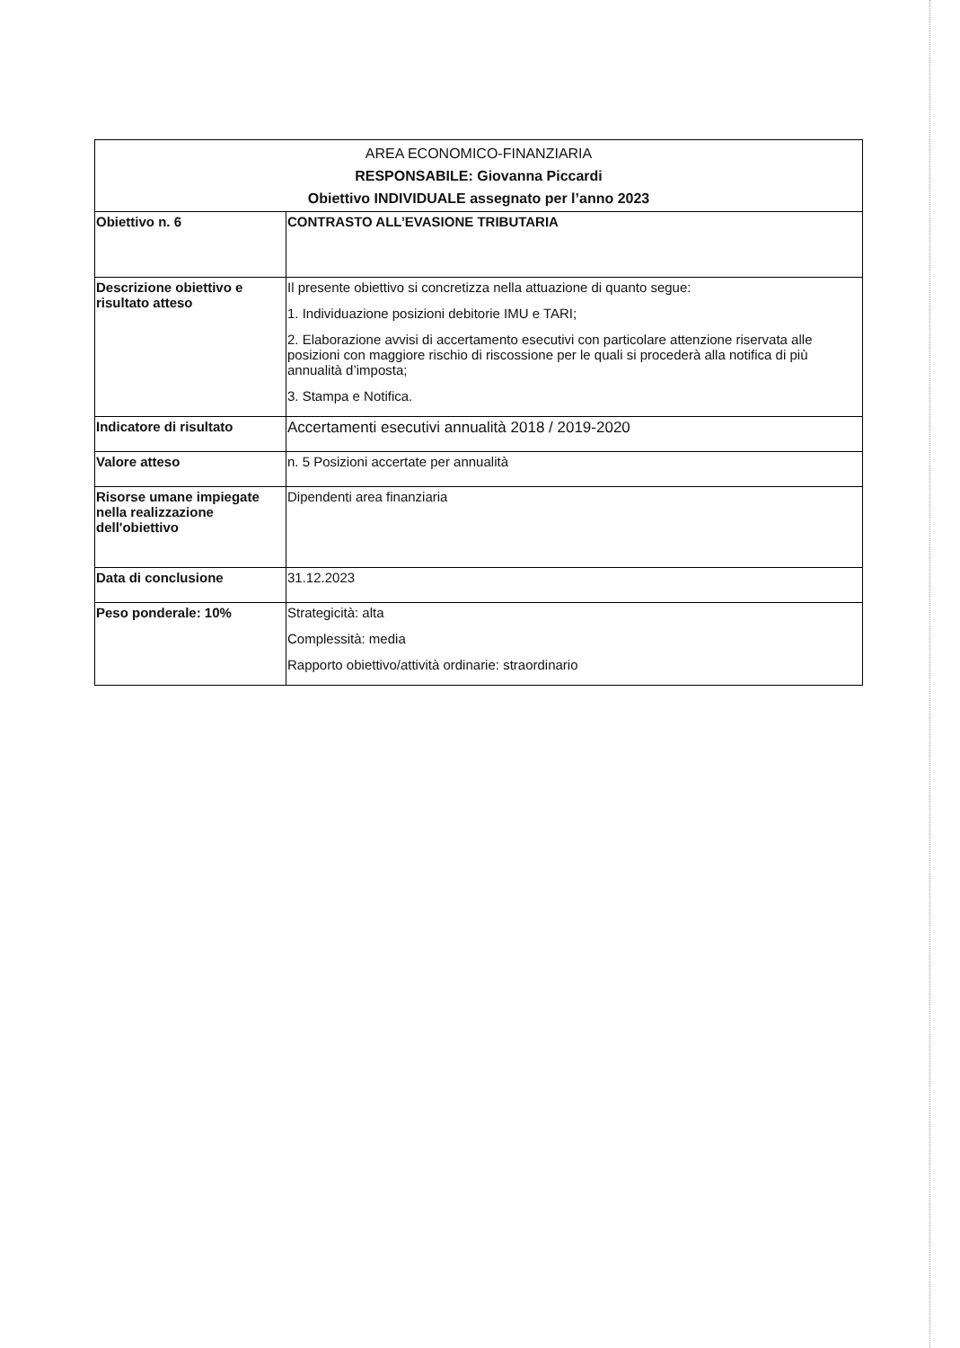| AREA ECONOMICO-FINANZIARIA RESPONSABILE: Giovanna Piccardi Obiettivo INDIVIDUALE assegnato per l’anno 2023 | |
| --- | --- |
| Obiettivo n. 6 | CONTRASTO ALL’EVASIONE TRIBUTARIA |
| Descrizione obiettivo e risultato atteso | Il presente obiettivo si concretizza nella attuazione di quanto segue: 1. Individuazione posizioni debitorie IMU e TARI; 2. Elaborazione avvisi di accertamento esecutivi con particolare attenzione riservata alle posizioni con maggiore rischio di riscossione per le quali si procederà alla notifica di più annualità d’imposta; 3. Stampa e Notifica. |
| Indicatore di risultato | Accertamenti esecutivi annualità 2018 / 2019-2020 |
| Valore atteso | n. 5 Posizioni accertate per annualità |
| Risorse umane impiegate nella realizzazione dell'obiettivo | Dipendenti area finanziaria |
| Data di conclusione | 31.12.2023 |
| Peso ponderale: 10% | Strategicità: alta Complessità: media Rapporto obiettivo/attività ordinarie: straordinario |